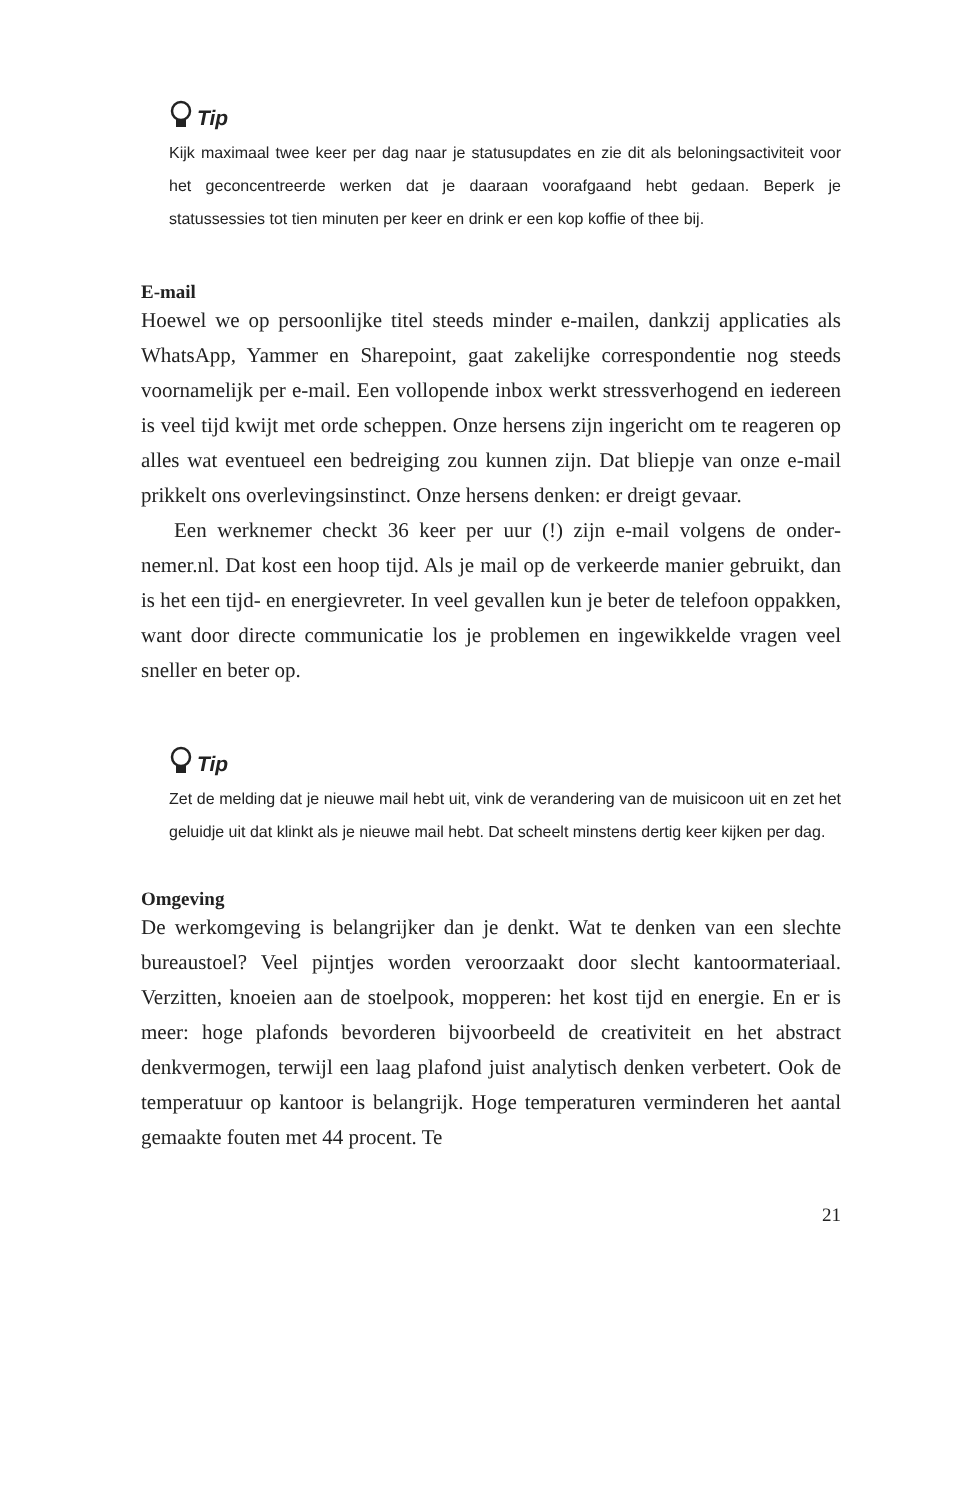Tip
Kijk maximaal twee keer per dag naar je statusupdates en zie dit als belonings­activiteit voor het geconcentreerde werken dat je daaraan voorafgaand hebt gedaan. Beperk je statussessies tot tien minuten per keer en drink er een kop koffie of thee bij.
E-mail
Hoewel we op persoonlijke titel steeds minder e-mailen, dankzij applicaties als WhatsApp, Yammer en Sharepoint, gaat zakelijke correspondentie nog steeds voornamelijk per e-mail. Een vollopende inbox werkt stressverho­gend en iedereen is veel tijd kwijt met orde scheppen. Onze hersens zijn in­gericht om te reageren op alles wat eventueel een bedreiging zou kunnen zijn. Dat bliepje van onze e-mail prikkelt ons overlevingsinstinct. Onze her­sens denken: er dreigt gevaar.
Een werknemer checkt 36 keer per uur (!) zijn e-mail volgens de onder­nemer.nl. Dat kost een hoop tijd. Als je mail op de verkeerde manier ge­bruikt, dan is het een tijd- en energievreter. In veel gevallen kun je beter de telefoon oppakken, want door directe communicatie los je problemen en ingewikkelde vragen veel sneller en beter op.
Tip
Zet de melding dat je nieuwe mail hebt uit, vink de verandering van de muis­icoon uit en zet het geluidje uit dat klinkt als je nieuwe mail hebt. Dat scheelt minstens dertig keer kijken per dag.
Omgeving
De werkomgeving is belangrijker dan je denkt. Wat te denken van een slechte bureaustoel? Veel pijntjes worden veroorzaakt door slecht kantoor­materiaal. Verzitten, knoeien aan de stoelpook, mopperen: het kost tijd en energie. En er is meer: hoge plafonds bevorderen bijvoorbeeld de creativi­teit en het abstract denkvermogen, terwijl een laag plafond juist analytisch denken verbetert. Ook de temperatuur op kantoor is belangrijk. Hoge tem­peraturen verminderen het aantal gemaakte fouten met 44 procent. Te
21